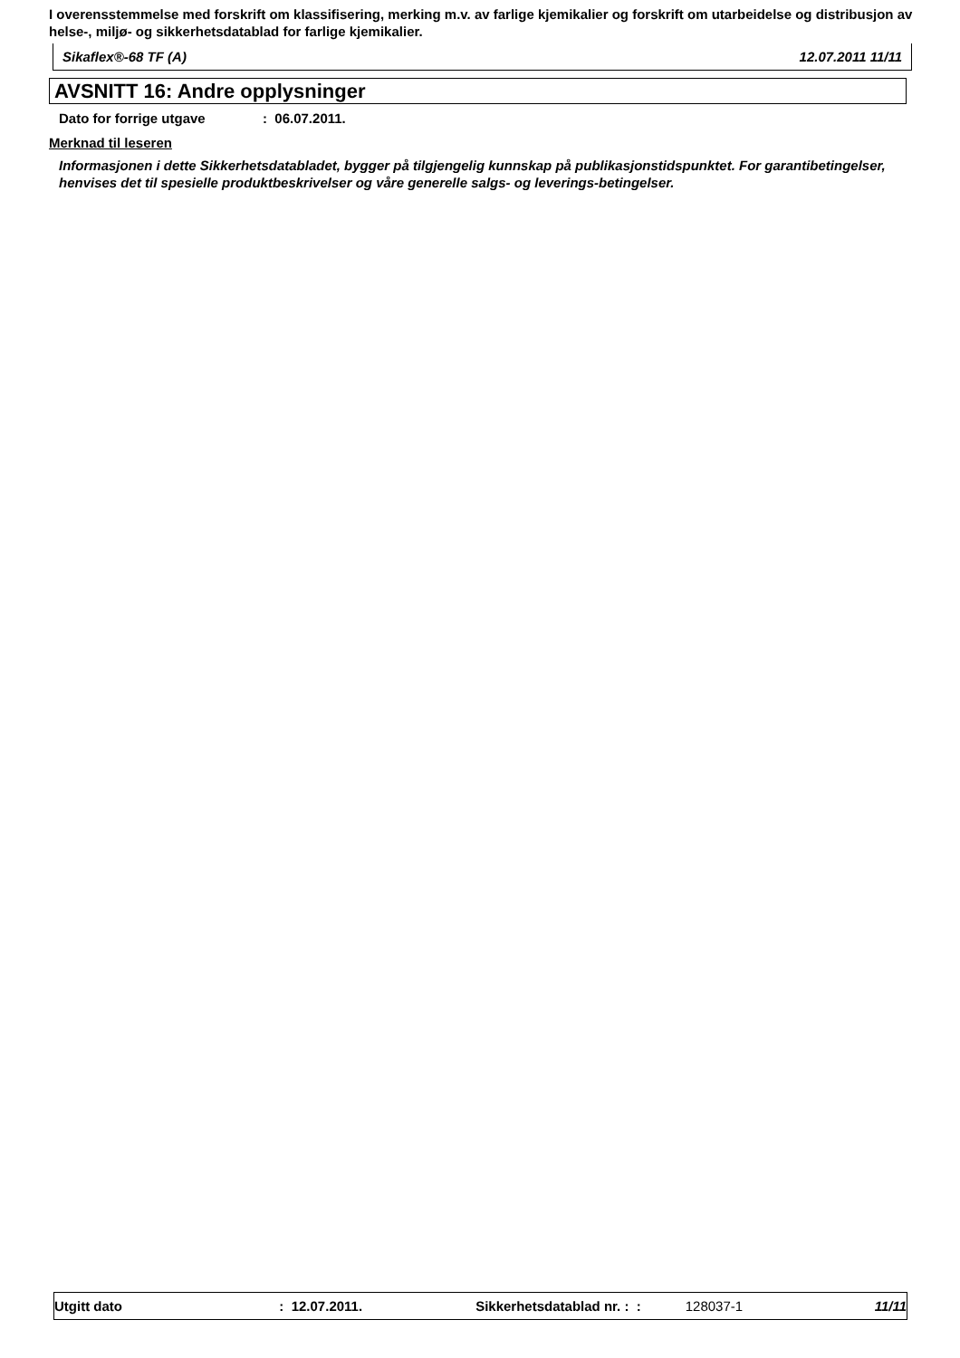I overensstemmelse med forskrift om klassifisering, merking m.v. av farlige kjemikalier og forskrift om utarbeidelse og distribusjon av helse-, miljø- og sikkerhetsdatablad for farlige kjemikalier.
Sikaflex®-68 TF (A) 12.07.2011 11/11
AVSNITT 16: Andre opplysninger
Dato for forrige utgave: 06.07.2011.
Merknad til leseren
Informasjonen i dette Sikkerhetsdatabladet, bygger på tilgjengelig kunnskap på publikasjonstidspunktet. For garantibetingelser, henvises det til spesielle produktbeskrivelser og våre generelle salgs- og leverings-betingelser.
Utgitt dato: 12.07.2011. Sikkerhetsdatablad nr. : : 128037-1 11/11